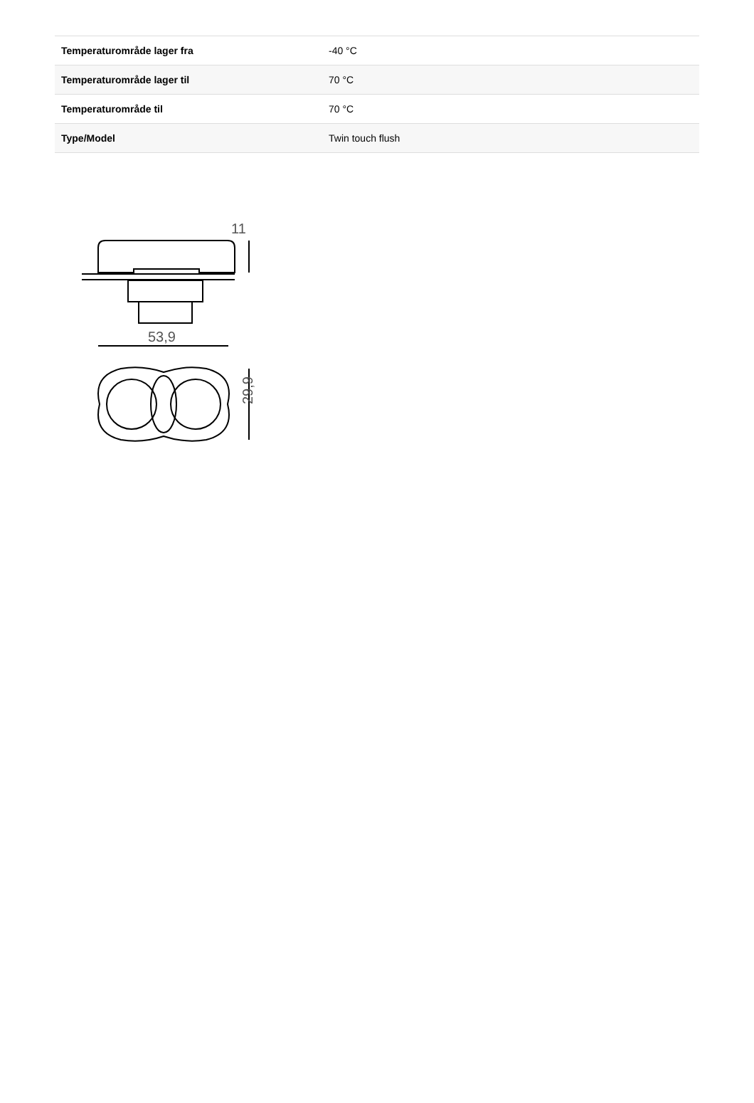| Temperaturområde lager fra | -40 °C |
| Temperaturområde lager til | 70 °C |
| Temperaturområde til | 70 °C |
| Type/Model | Twin touch flush |
11
53,9
29,9